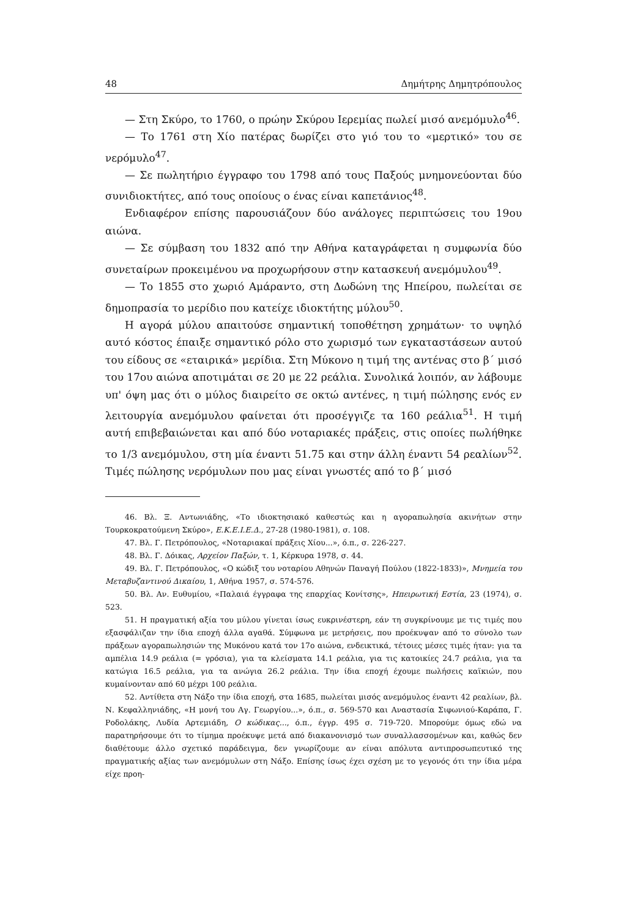48 Δημήτρης Δημητρόπουλος
— Στη Σκύρο, το 1760, ο πρώην Σκύρου Ιερεμίας πωλεί μισό ανεμόμυλο<sup>46</sup>.
— Το 1761 στη Χίο πατέρας δωρίζει στο γιό του το «μερτικό» του σε νερόμυλο<sup>47</sup>.
— Σε πωλητήριο έγγραφο του 1798 από τους Παξούς μνημονεύονται δύο συνιδιοκτήτες, από τους οποίους ο ένας είναι καπετάνιος<sup>48</sup>.
Ενδιαφέρον επίσης παρουσιάζουν δύο ανάλογες περιπτώσεις του 19ου αιώνα.
— Σε σύμβαση του 1832 από την Αθήνα καταγράφεται η συμφωνία δύο συνεταίρων προκειμένου να προχωρήσουν στην κατασκευή ανεμόμυλου<sup>49</sup>.
— Το 1855 στο χωριό Αμάραντο, στη Δωδώνη της Ηπείρου, πωλείται σε δημοπρασία το μερίδιο που κατείχε ιδιοκτήτης μύλου<sup>50</sup>.
Η αγορά μύλου απαιτούσε σημαντική τοποθέτηση χρημάτων· το υψηλό αυτό κόστος έπαιξε σημαντικό ρόλο στο χωρισμό των εγκαταστάσεων αυτού του είδους σε «εταιρικά» μερίδια. Στη Μύκονο η τιμή της αντένας στο β΄ μισό του 17ου αιώνα αποτιμάται σε 20 με 22 ρεάλια. Συνολικά λοιπόν, αν λάβουμε υπ' όψη μας ότι ο μύλος διαιρείτο σε οκτώ αντένες, η τιμή πώλησης ενός εν λειτουργία ανεμόμυλου φαίνεται ότι προσέγγιζε τα 160 ρεάλια<sup>51</sup>. Η τιμή αυτή επιβεβαιώνεται και από δύο νοταριακές πράξεις, στις οποίες πωλήθηκε το 1/3 ανεμόμυλου, στη μία έναντι 51.75 και στην άλλη έναντι 54 ρεαλίων<sup>52</sup>. Τιμές πώλησης νερόμυλων που μας είναι γνωστές από το β΄ μισό
46. Βλ. Ξ. Αντωνιάδης, «Το ιδιοκτησιακό καθεστώς και η αγοραπωλησία ακινήτων στην Τουρκοκρατούμενη Σκύρο», Ε.Κ.Ε.Ι.Ε.Δ., 27-28 (1980-1981), σ. 108.
47. Βλ. Γ. Πετρόπουλος, «Νοταριακαί πράξεις Χίου...», ό.π., σ. 226-227.
48. Βλ. Γ. Δόικας, Αρχείον Παξών, τ. 1, Κέρκυρα 1978, σ. 44.
49. Βλ. Γ. Πετρόπουλος, «Ο κώδιξ του νοταρίου Αθηνών Παναγή Πούλου (1822-1833)», Μνημεία του Μεταβυζαντινού Δικαίου, 1, Αθήνα 1957, σ. 574-576.
50. Βλ. Αν. Ευθυμίου, «Παλαιά έγγραφα της επαρχίας Κονίτσης», Ηπειρωτική Εστία, 23 (1974), σ. 523.
51. Η πραγματική αξία του μύλου γίνεται ίσως ευκρινέστερη, εάν τη συγκρίνουμε με τις τιμές που εξασφάλιζαν την ίδια εποχή άλλα αγαθά. Σύμφωνα με μετρήσεις, που προέκυψαν από το σύνολο των πράξεων αγοραπωλησιών της Μυκόνου κατά τον 17ο αιώνα, ενδεικτικά, τέτοιες μέσες τιμές ήταν: για τα αμπέλια 14.9 ρεάλια (= γρόσια), για τα κλείσματα 14.1 ρεάλια, για τις κατοικίες 24.7 ρεάλια, για τα κατώγια 16.5 ρεάλια, για τα ανώγια 26.2 ρεάλια. Την ίδια εποχή έχουμε πωλήσεις καϊκιών, που κυμαίνονταν από 60 μέχρι 100 ρεάλια.
52. Αντίθετα στη Νάξο την ίδια εποχή, στα 1685, πωλείται μισός ανεμόμυλος έναντι 42 ρεαλίων, βλ. Ν. Κεφαλληνιάδης, «Η μονή του Αγ. Γεωργίου...», ό.π., σ. 569-570 και Αναστασία Σιφωνιού-Καράπα, Γ. Ροδολάκης, Λυδία Αρτεμιάδη, Ο κώδικας..., ό.π., έγγρ. 495 σ. 719-720. Μπορούμε όμως εδώ να παρατηρήσουμε ότι το τίμημα προέκυψε μετά από διακανονισμό των συναλλασσομένων και, καθώς δεν διαθέτουμε άλλο σχετικό παράδειγμα, δεν γνωρίζουμε αν είναι απόλυτα αντιπροσωπευτικό της πραγματικής αξίας των ανεμόμυλων στη Νάξο. Επίσης ίσως έχει σχέση με το γεγονός ότι την ίδια μέρα είχε προη-